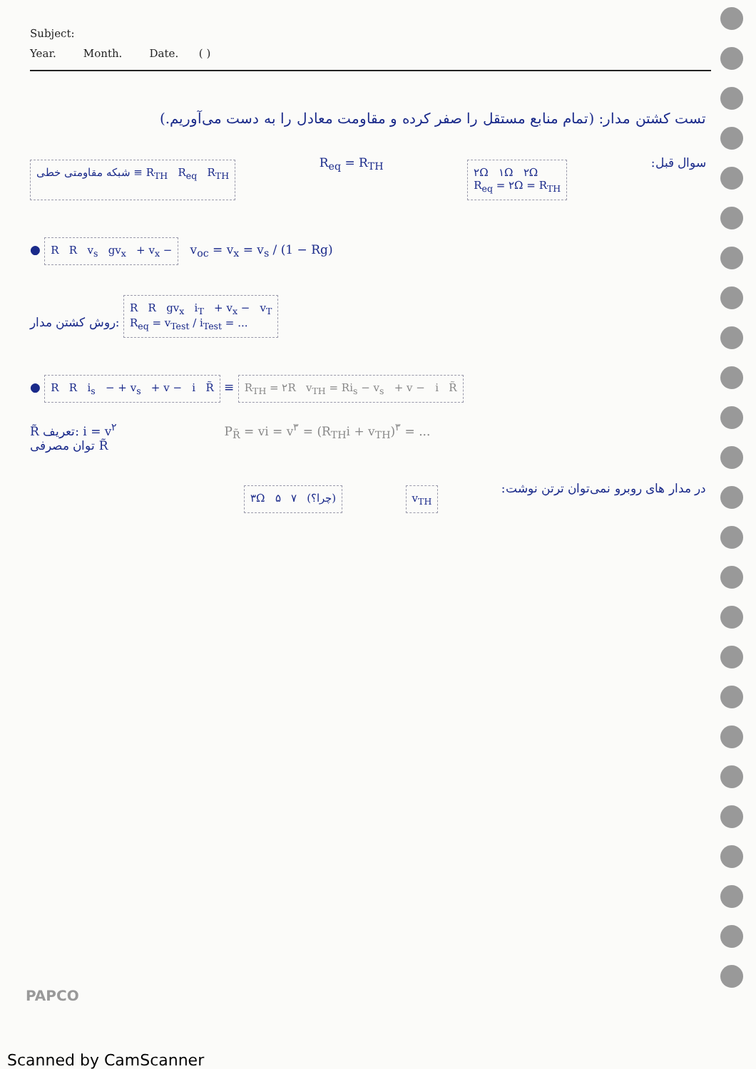Subject:
Year. Month. Date. ( )
تست کشتن مدار: (تمام منابع مستقل را صفر کرده و مقاومت معادل را به دست می‌آوریم.)
شبکه مقاومتی خطی ≡ R<sub>TH</sub> R<sub>eq</sub> R<sub>TH</sub>
R<sub>eq</sub> = R<sub>TH</sub>
۲Ω ۱Ω ۲Ω
R<sub>eq</sub> = ۲Ω = R<sub>TH</sub>
سوال قبل:
● R R v<sub>s</sub> gv<sub>x</sub> + v<sub>x</sub> − v<sub>oc</sub> = v<sub>x</sub> = v<sub>s</sub> / (1 − Rg)
روش کشتن مدار: R R gv<sub>x</sub> i<sub>T</sub> + v<sub>x</sub> − v<sub>T</sub>
R<sub>eq</sub> = v<sub>Test</sub> / i<sub>Test</sub> = ...
● R R i<sub>s</sub> − + v<sub>s</sub> + v − i R̃ ≡ R<sub>TH</sub> = ۲R v<sub>TH</sub> = Ri<sub>s</sub> − v<sub>s</sub> + v − i R̃
R̃ تعریف: i = v<sup>۲</sup>
توان مصرفی R̃
P<sub>R̃</sub> = vi = v<sup>۳</sup> = (R<sub>TH</sub>i + v<sub>TH</sub>)<sup>۳</sup> = ...
۳Ω ۵ ۷ (چرا؟) v<sub>TH</sub>
در مدار های روبرو نمی‌توان ترتن نوشت:
PAPCO
Scanned by CamScanner